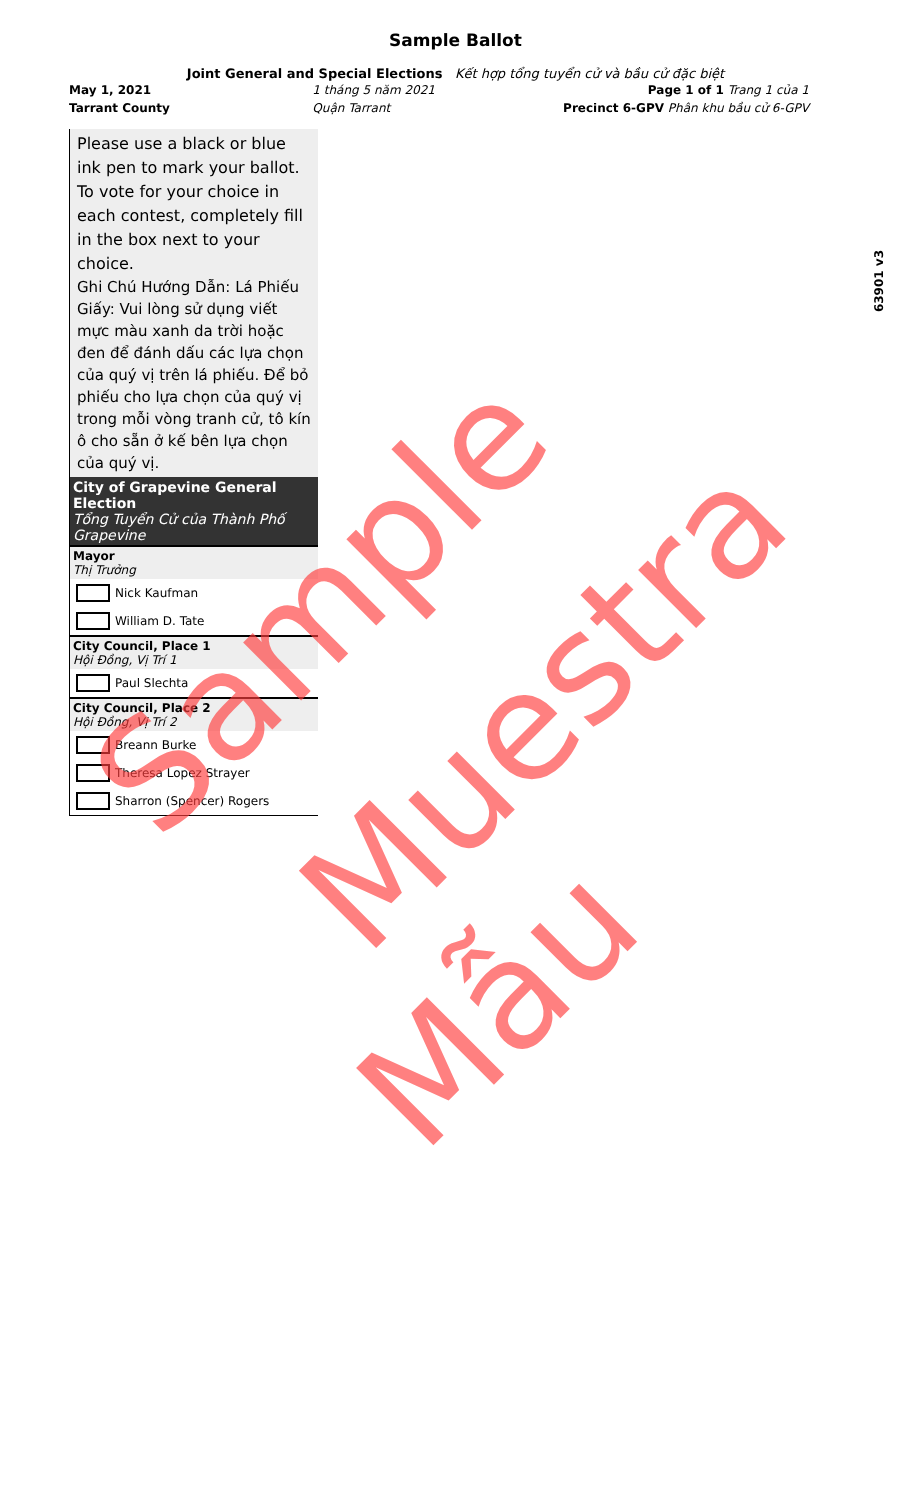Sample Ballot
Joint General and Special Elections Kết hợp tổng tuyển cử và bầu cử đặc biệt
May 1, 2021
Tarrant County
1 tháng 5 năm 2021
Quận Tarrant
Page 1 of 1 Trang 1 của 1
Precinct 6-GPV Phân khu bầu cử 6-GPV
Please use a black or blue ink pen to mark your ballot. To vote for your choice in each contest, completely fill in the box next to your choice.
Ghi Chú Hướng Dẫn: Lá Phiếu Giấy: Vui lòng sử dụng viết mực màu xanh da trời hoặc đen để đánh dấu các lựa chọn của quý vị trên lá phiếu. Để bỏ phiếu cho lựa chọn của quý vị trong mỗi vòng tranh cử, tô kín ô cho sẵn ở kế bên lựa chọn của quý vị.
City of Grapevine General Election
Tổng Tuyển Cử của Thành Phố Grapevine
Mayor
Thị Trưởng
Nick Kaufman
William D. Tate
City Council, Place 1
Hội Đồng, Vị Trí 1
Paul Slechta
City Council, Place 2
Hội Đồng, Vị Trí 2
Breann Burke
Theresa Lopez Strayer
Sharron (Spencer) Rogers
63901 v3
Sample
Muestra
Mẫu